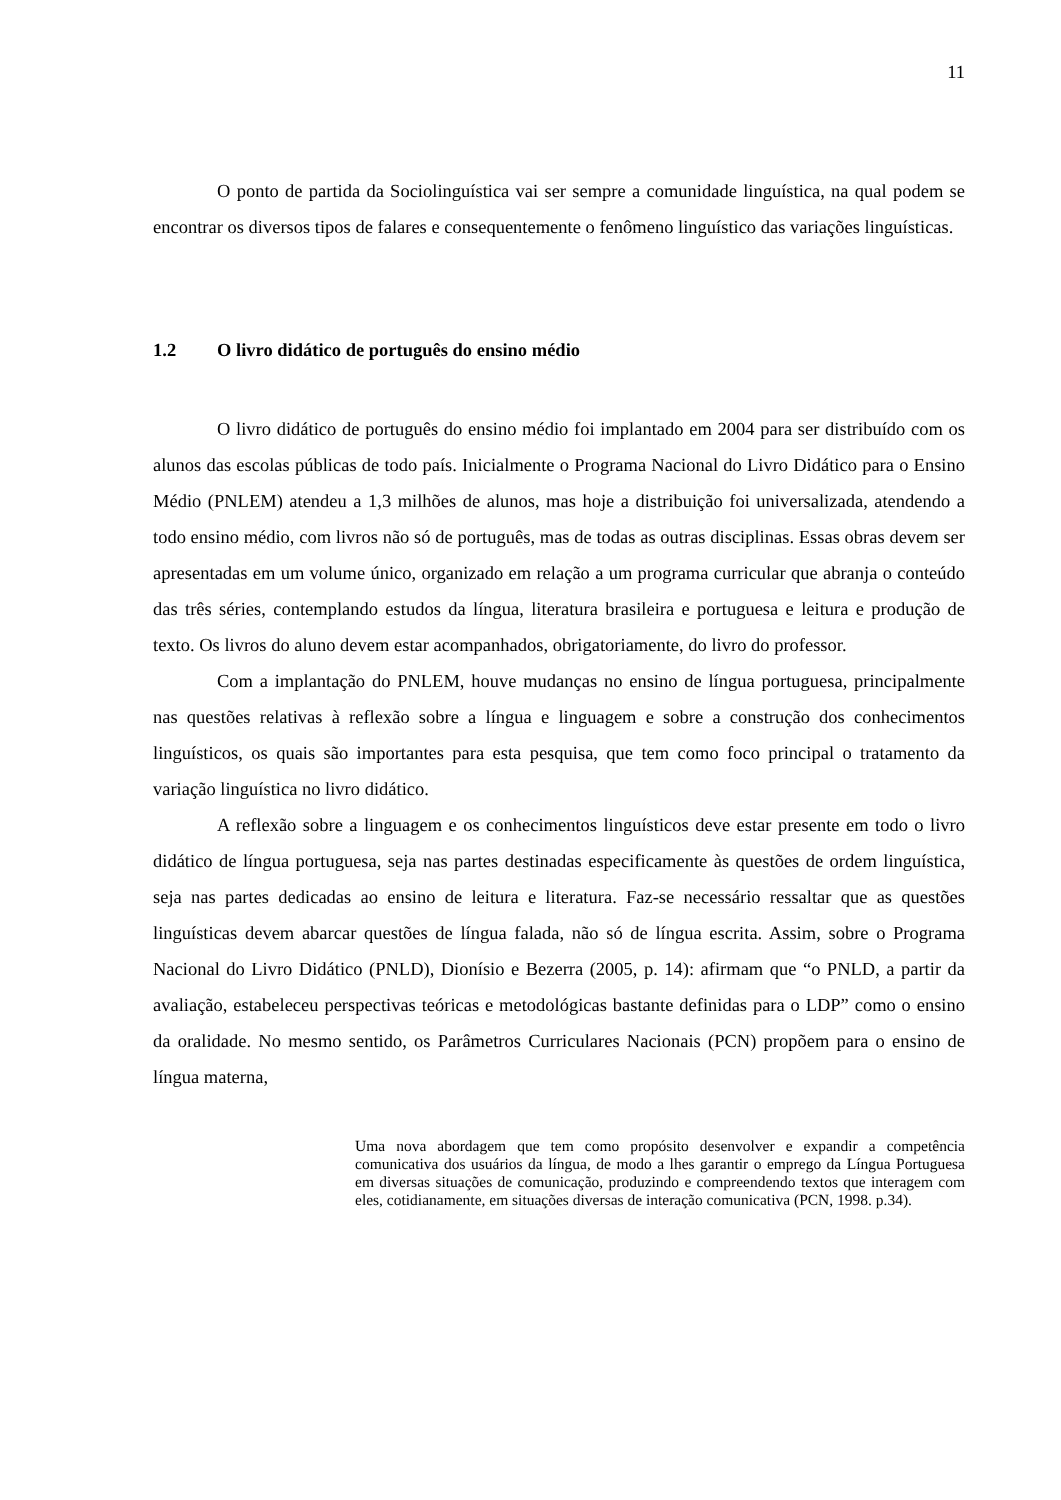11
O ponto de partida da Sociolinguística vai ser sempre a comunidade linguística, na qual podem se encontrar os diversos tipos de falares e consequentemente o fenômeno linguístico das variações linguísticas.
1.2 O livro didático de português do ensino médio
O livro didático de português do ensino médio foi implantado em 2004 para ser distribuído com os alunos das escolas públicas de todo país. Inicialmente o Programa Nacional do Livro Didático para o Ensino Médio (PNLEM) atendeu a 1,3 milhões de alunos, mas hoje a distribuição foi universalizada, atendendo a todo ensino médio, com livros não só de português, mas de todas as outras disciplinas. Essas obras devem ser apresentadas em um volume único, organizado em relação a um programa curricular que abranja o conteúdo das três séries, contemplando estudos da língua, literatura brasileira e portuguesa e leitura e produção de texto. Os livros do aluno devem estar acompanhados, obrigatoriamente, do livro do professor.
Com a implantação do PNLEM, houve mudanças no ensino de língua portuguesa, principalmente nas questões relativas à reflexão sobre a língua e linguagem e sobre a construção dos conhecimentos linguísticos, os quais são importantes para esta pesquisa, que tem como foco principal o tratamento da variação linguística no livro didático.
A reflexão sobre a linguagem e os conhecimentos linguísticos deve estar presente em todo o livro didático de língua portuguesa, seja nas partes destinadas especificamente às questões de ordem linguística, seja nas partes dedicadas ao ensino de leitura e literatura. Faz-se necessário ressaltar que as questões linguísticas devem abarcar questões de língua falada, não só de língua escrita. Assim, sobre o Programa Nacional do Livro Didático (PNLD), Dionísio e Bezerra (2005, p. 14): afirmam que “o PNLD, a partir da avaliação, estabeleceu perspectivas teóricas e metodológicas bastante definidas para o LDP” como o ensino da oralidade. No mesmo sentido, os Parâmetros Curriculares Nacionais (PCN) propõem para o ensino de língua materna,
Uma nova abordagem que tem como propósito desenvolver e expandir a competência comunicativa dos usuários da língua, de modo a lhes garantir o emprego da Língua Portuguesa em diversas situações de comunicação, produzindo e compreendendo textos que interagem com eles, cotidianamente, em situações diversas de interação comunicativa (PCN, 1998. p.34).